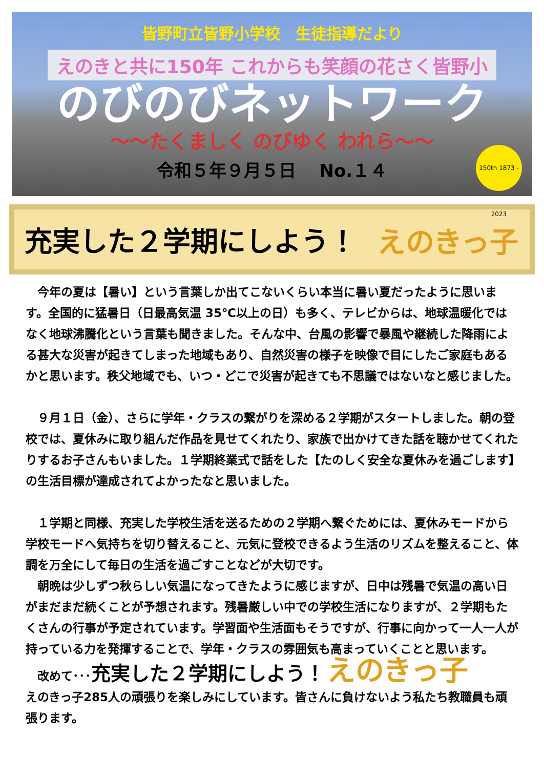皆野町立皆野小学校　生徒指導だより
えのきと共に150年 これからも笑顔の花さく皆野小
のびのびネットワーク
～～たくましく のびゆく われら～～
令和５年９月５日　 No.１４
150th 1873 - 2023
充実した２学期にしよう！ えのきっ子
　今年の夏は【暑い】という言葉しか出てこないくらい本当に暑い夏だったように思います。全国的に猛暑日（日最高気温 35℃以上の日）も多く、テレビからは、地球温暖化ではなく地球沸騰化という言葉も聞きました。そんな中、台風の影響で暴風や継続した降雨による甚大な災害が起きてしまった地域もあり、自然災害の様子を映像で目にしたご家庭もあるかと思います。秩父地域でも、いつ・どこで災害が起きても不思議ではないなと感じました。
　９月１日（金）、さらに学年・クラスの繋がりを深める２学期がスタートしました。朝の登校では、夏休みに取り組んだ作品を見せてくれたり、家族で出かけてきた話を聴かせてくれたりするお子さんもいました。１学期終業式で話をした【たのしく安全な夏休みを過ごします】の生活目標が達成されてよかったなと思いました。
　１学期と同様、充実した学校生活を送るための２学期へ繋ぐためには、夏休みモードから学校モードへ気持ちを切り替えること、元気に登校できるよう生活のリズムを整えること、体調を万全にして毎日の生活を過ごすことなどが大切です。
　朝晩は少しずつ秋らしい気温になってきたように感じますが、日中は残暑で気温の高い日がまだまだ続くことが予想されます。残暑厳しい中での学校生活になりますが、２学期もたくさんの行事が予定されています。学習面や生活面もそうですが、行事に向かって一人一人が持っている力を発揮することで、学年・クラスの雰囲気も高まっていくことと思います。
　改めて･･･充実した２学期にしよう！ えのきっ子
えのきっ子285人の頑張りを楽しみにしています。皆さんに負けないよう私たち教職員も頑張ります。